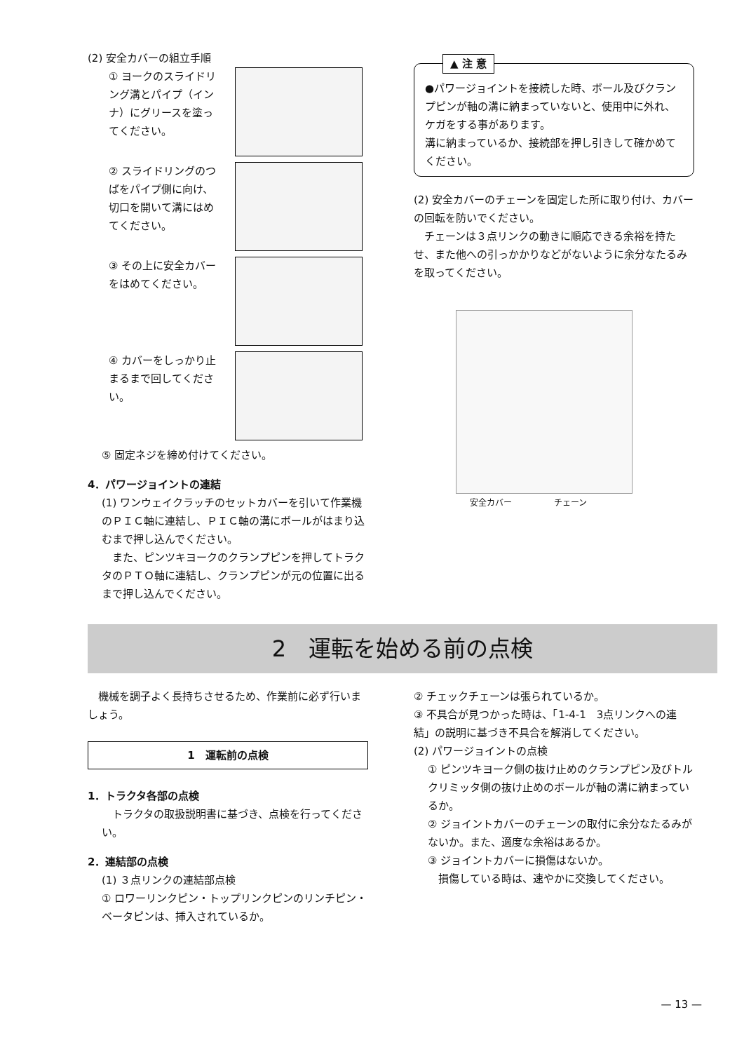(2) 安全カバーの組立手順
① ヨークのスライドリング溝とパイプ（インナ）にグリースを塗ってください。
② スライドリングのつばをパイプ側に向け、切口を開いて溝にはめてください。
③ その上に安全カバーをはめてください。
④ カバーをしっかり止まるまで回してください。
⑤ 固定ネジを締め付けてください。
4．パワージョイントの連結
(1) ワンウェイクラッチのセットカバーを引いて作業機のＰＩＣ軸に連結し、ＰＩＣ軸の溝にボールがはまり込むまで押し込んでください。
　また、ピンツキヨークのクランプピンを押してトラクタのＰＴＯ軸に連結し、クランプピンが元の位置に出るまで押し込んでください。
▲ 注 意
●パワージョイントを接続した時、ボール及びクランプピンが軸の溝に納まっていないと、使用中に外れ、ケガをする事があります。
溝に納まっているか、接続部を押し引きして確かめてください。
(2) 安全カバーのチェーンを固定した所に取り付け、カバーの回転を防いでください。
　チェーンは３点リンクの動きに順応できる余裕を持たせ、また他への引っかかりなどがないように余分なたるみを取ってください。
安全カバー チェーン
2　運転を始める前の点検
　機械を調子よく長持ちさせるため、作業前に必ず行いましょう。
1　運転前の点検
1．トラクタ各部の点検
　トラクタの取扱説明書に基づき、点検を行ってください。
2．連結部の点検
(1) ３点リンクの連結部点検
① ロワーリンクピン・トップリンクピンのリンチピン・ベータピンは、挿入されているか。
② チェックチェーンは張られているか。
③ 不具合が見つかった時は、「1-4-1　3点リンクへの連結」の説明に基づき不具合を解消してください。
(2) パワージョイントの点検
① ピンツキヨーク側の抜け止めのクランプピン及びトルクリミッタ側の抜け止めのボールが軸の溝に納まっているか。
② ジョイントカバーのチェーンの取付に余分なたるみがないか。また、適度な余裕はあるか。
③ ジョイントカバーに損傷はないか。
　損傷している時は、速やかに交換してください。
— 13 —